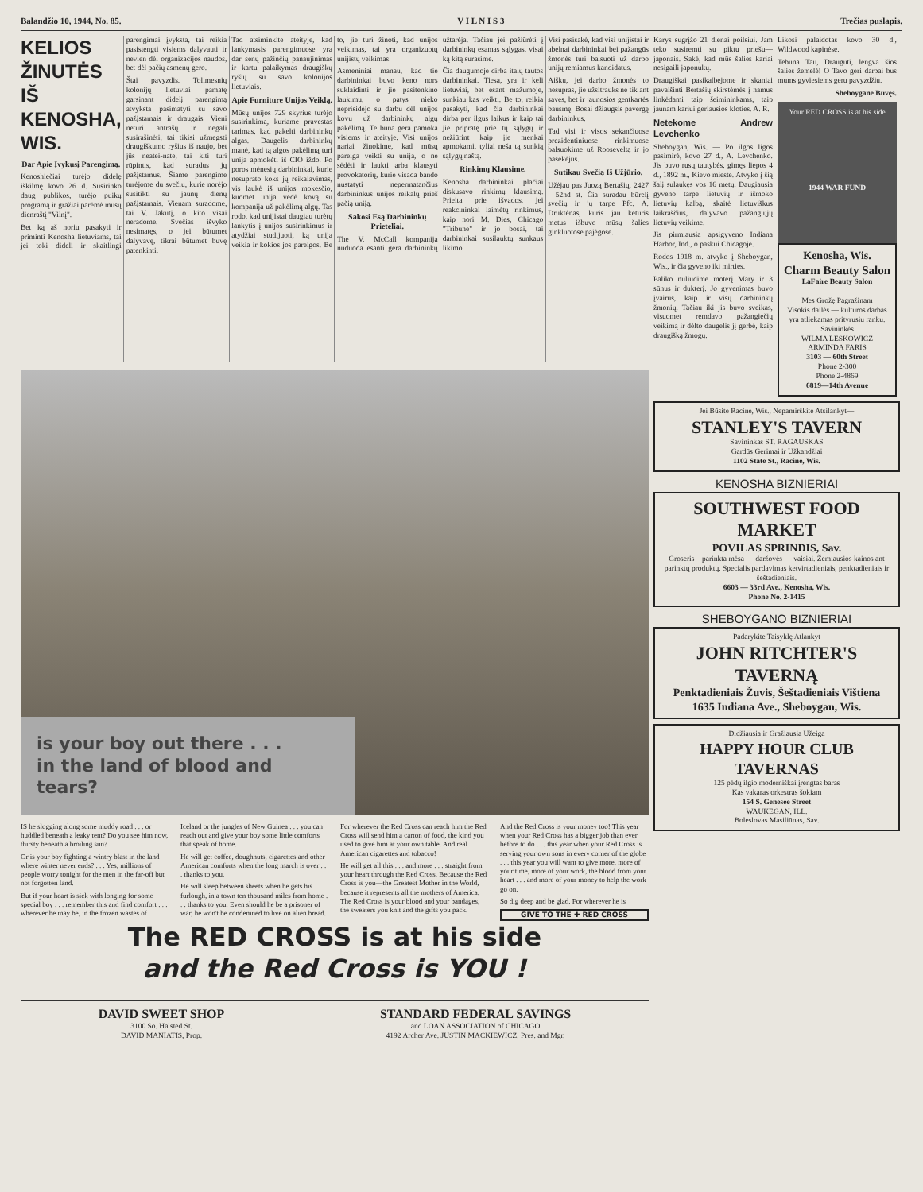Balandžio 10, 1944, No. 85. V I L N I S 3 Trečias puslapis.
KELIOS ŽINUTĖS IŠ KENOSHA, WIS.
Dar Apie Įvykusį Parengimą.
Kenoshiečiai turėjo didelę iškilmę kovo 26 d. Susirinko daug publikos, turėjo puikų programą ir gražiai parėmė mūsų dienraštį "Vilnį".
Bet ką aš noriu pasakyti ir priminti Kenosha lietuviams, tai jei toki dideli ir skaitlingi parengimai įvyksta, tai reikia pasistengti visiems dalyvauti ir nevien dėl organizacijos naudos, bet dėl pačių asmenų gero.
Štai pavyzdis. Tolimesnių kolonijų lietuviai pamatę garsinant didelį parengimą atvyksta pasimatyti su savo pažįstamais ir draugais. Vieni neturi antrašų ir negali susirašinėti, tai tikisi užmegsti draugiškumo ryšius iš naujo, bet jūs neatei-nate, tai kiti turi rūpintis, kad suradus jų pažįstamus. Šiame parengime turėjome du svečiu, kurie norėjo susitikti su jaunų dienų pažįstamais. Vienam suradome, tai V. Jakutį, o kito visai neradome. Svečias išvyko nesimatęs, o jei būtumet dalyvavę, tikrai būtumet buvę patenkinti.
Tad atsiminkite ateityje, kad lankymasis parengimuose yra dar senų pažinčių panaujinimas ir kartu palaikymas draugiškų ryšių su savo kolonijos lietuviais.
Apie Furniture Unijos Veiklą.
Mūsų unijos 729 skyrius turėjo susirinkimą, kuriame pravestas tarimas, kad pakelti darbininkų algas. Daugelis darbininkų manė, kad tą algos pakėlimą turi unija apmokėti iš CIO iždo. Po poros mėnesių darbininkai, kurie nesuprato koks jų reikalavimas, vis laukė iš unijos mokesčio, kuomet unija vedė kovą su kompanija už pakėlimą algų. Tas rodo, kad unijistai daugiau turėtų lankytis į unijos susirinkimus ir atydžiai studijuoti, ką unija veikia ir kokios jos pareigos. Be to, jie turi žinoti, kad unijos veikimas, tai yra organizuotų unijistų veikimas.
Asmeniniai manau, kad tie darbininkai buvo keno nors suklaidinti ir jie pasitenkino laukimu, o patys nieko neprisidėjo su darbu dėl unijos kovų už darbininkų algų pakėlimą. Te būna gera pamoka visiems ir ateityje. Visi unijos nariai žinokime, kad mūsų pareiga veikti su unija, o ne sėdėti ir laukti arba klausyti provokatorių, kurie visada bando nustatyti nepermatančius darbininkus unijos reikalų prieš pačią uniją.
Sakosi Esą Darbininkų Prieteliai.
The V. McCall kompanija nuduoda esanti gera darbininkų užtarėja. Tačiau jei pažiūrėti į darbininkų esamas sąlygas, visai ką kitą surasime.
Čia daugumoje dirba italų tautos darbininkai. Tiesa, yra ir keli lietuviai, bet esant mažumoje, sunkiau kas veikti. Be to, reikia pasakyti, kad čia darbininkai dirba per ilgus laikus ir kaip tai jie pripratę prie tų sąlygų ir nežiūrint kaip jie menkai apmokami, tyliai neša tą sunkią sąlygų naštą.
Rinkimų Klausime.
Kenosha darbininkai plačiai diskusavo rinkimų klausimą. Prieita prie išvados, jei reakcininkai laimėtų rinkimus, kaip nori M. Dies, Chicago "Tribune" ir jo bosai, tai darbininkai susilauktų sunkaus likimo.
Visi pasisakė, kad visi unijistai ir abelnai darbininkai bei pažangūs žmonės turi balsuoti už darbo unijų remiamus kandidatus.
Aišku, jei darbo žmonės to nesupras, jie užsitrauks ne tik ant savęs, bet ir jaunosios gentkartės bausmę. Bosai džiaugsis pavergę darbininkus.
Tad visi ir visos sekančiuose prezidentiniuose rinkimuose balsuokime už Rooseveltą ir jo pasekėjus.
Sutikau Svečią Iš Užjūrio.
Užėjau pas Juozą Bertašių, 2427—52nd st. Čia suradau būrelį svečių ir jų tarpe Pfc. A. Druktėnas, kuris jau keturis metus išbuvo mūsų šalies ginkluotose pajėgose.
is your boy out there . . .
in the land of blood and tears?
IS he slogging along some muddy road . . . or huddled beneath a leaky tent? Do you see him now, thirsty beneath a broiling sun?
Or is your boy fighting a wintry blast in the land where winter never ends? . . . Yes, millions of people worry tonight for the men in the far-off but not forgotten land.
But if your heart is sick with longing for some special boy . . . remember this and find comfort . . . wherever he may be, in the frozen wastes of Iceland or the jungles of New Guinea . . . you can reach out and give your boy some little comforts that speak of home.
He will get coffee, doughnuts, cigarettes and other American comforts when the long march is over . . . thanks to you.
He will sleep between sheets when he gets his furlough, in a town ten thousand miles from home . . . thanks to you. Even should he be a prisoner of war, he won't be condemned to live on alien bread. For wherever the Red Cross can reach him the Red Cross will send him a carton of food, the kind you used to give him at your own table. And real American cigarettes and tobacco!
He will get all this . . . and more . . . straight from your heart through the Red Cross. Because the Red Cross is you—the Greatest Mother in the World, because it represents all the mothers of America. The Red Cross is your blood and your bandages, the sweaters you knit and the gifts you pack.
And the Red Cross is your money too! This year when your Red Cross has a bigger job than ever before to do . . . this year when your Red Cross is serving your own sons in every corner of the globe . . . this year you will want to give more, more of your time, more of your work, the blood from your heart . . . and more of your money to help the work go on.
So dig deep and be glad. For wherever he is
GIVE TO THE ✚ RED CROSS
The RED CROSS is at his side
and the Red Cross is YOU !
DAVID SWEET SHOP
3100 So. Halsted St.
DAVID MANIATIS, Prop.
STANDARD FEDERAL SAVINGS
and LOAN ASSOCIATION of CHICAGO
4192 Archer Ave. JUSTIN MACKIEWICZ, Pres. and Mgr.
Karys sugrįžo 21 dienai poilsiui. Jam teko susiremti su piktu priešu—japonais. Sakė, kad mūs šalies kariai nesigaili japonukų.
Draugiškai pasikalbėjome ir skaniai pavaišinti Bertašių skirstėmės į namus linkėdami taip šeimininkams, taip jaunam kariui geriausios kloties. A. R.
Netekome Andrew Levchenko
Sheboygan, Wis. — Po ilgos ligos pasimirė, kovo 27 d., A. Levchenko. Jis buvo rusų tautybės, gimęs liepos 4 d., 1892 m., Kievo mieste. Atvyko į šią šalį sulaukęs vos 16 metų. Daugiausia gyveno tarpe lietuvių ir išmoko lietuvių kalbą, skaitė lietuviškus laikraščius, dalyvavo pažangiųjų lietuvių veikime.
Jis pirmiausia apsigyveno Indiana Harbor, Ind., o paskui Chicagoje.
Rodos 1918 m. atvyko į Sheboygan, Wis., ir čia gyveno iki mirties.
Paliko nuliūdime moterį Mary ir 3 sūnus ir dukterį. Jo gyvenimas buvo įvairus, kaip ir visų darbininkų žmonių. Tačiau iki jis buvo sveikas, visuomet remdavo pažangiečių veikimą ir dėlto daugelis jį gerbė, kaip draugišką žmogų.
Likosi palaidotas kovo 30 d., Wildwood kapinėse.
Tebūna Tau, Drauguti, lengva šios šalies žemelė! O Tavo geri darbai bus mums gyviesiems geru pavyzdžiu.
Sheboygane Buvęs.
Your RED CROSS is at his side
1944 WAR FUND
Kenosha, Wis.
Charm Beauty Salon
LaFaire Beauty Salon
Mes Grožę Pagražinam
Visokis dailės — kultūros darbas yra atliekamas prityrusių rankų.
Savininkės
WILMA LESKOWICZ
ARMINDA FARIS
3103 — 60th Street
Phone 2-300
Phone 2-4869
6819—14th Avenue
Jei Būsite Racine, Wis., Nepamirškite Atsilankyt—
STANLEY'S TAVERN
Savininkas ST. RAGAUSKAS
Gardūs Gėrimai ir Užkandžiai
1102 State St., Racine, Wis.
KENOSHA BIZNIERIAI
SOUTHWEST FOOD MARKET
POVILAS SPRINDIS, Sav.
Groseris—parinkta mėsa — daržovės — vaisiai. Žemiausios kainos ant parinktų produktų. Specialis pardavimas ketvirtadieniais, penktadieniais ir šeštadieniais.
6603 — 33rd Ave., Kenosha, Wis.
Phone No. 2-1415
SHEBOYGANO BIZNIERIAI
Padarykite Taisyklę Atlankyt
JOHN RITCHTER'S TAVERNĄ
Penktadieniais Žuvis, Šeštadieniais Vištiena
1635 Indiana Ave., Sheboygan, Wis.
Didžiausia ir Gražiausia Užeiga
HAPPY HOUR CLUB TAVERNAS
125 pėdų ilgio moderniškai įrengtas baras
Kas vakaras orkestras šokiam
154 S. Genesee Street
WAUKEGAN, ILL.
Boleslovas Masiliūnas, Sav.